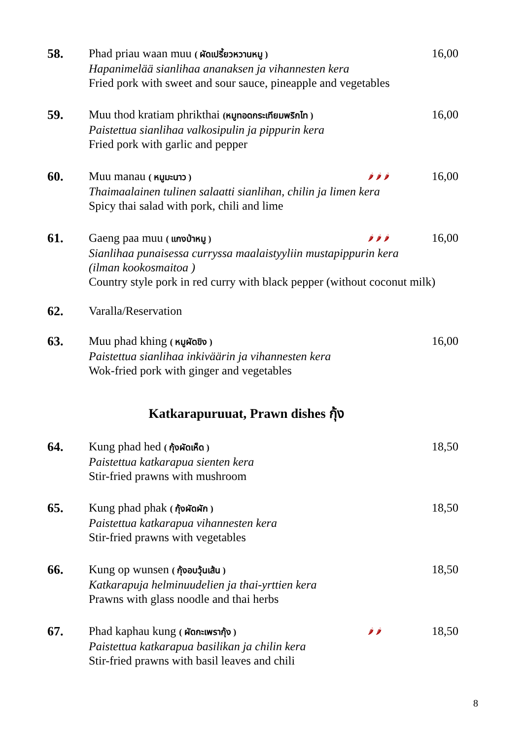58.
Phad priau waan muu ( ผัดเปรี้ยวหวานหมู ) 16,00
Hapanimelää sianlihaa ananaksen ja vihannesten kera
Fried pork with sweet and sour sauce, pineapple and vegetables
59.
Muu thod kratiam phrikthai (หมูทอดกระเทียมพริกไท ) 16,00
Paistettua sianlihaa valkosipulin ja pippurin kera
Fried pork with garlic and pepper
60.
Muu manau ( หมูมะนาว ) 🌶 🌶 🌶 16,00
Thaimaalainen tulinen salaatti sianlihan, chilin ja limen kera
Spicy thai salad with pork, chili and lime
61.
Gaeng paa muu ( แกงป่าหมู ) 🌶 🌶 🌶 16,00
Sianlihaa punaisessa curryssa maalaistyyliin mustapippurin kera
(ilman kookosmaitoa )
Country style pork in red curry with black pepper (without coconut milk)
62.
Varalla/Reservation
63.
Muu phad khing ( หมูผัดขิง ) 16,00
Paistettua sianlihaa inkiväärin ja vihannesten kera
Wok-fried pork with ginger and vegetables
Katkarapuruuat, Prawn dishes กุ้ง
64.
Kung phad hed ( กุ้งผัดเห็ด ) 18,50
Paistettua katkarapua sienten kera
Stir-fried prawns with mushroom
65.
Kung phad phak ( กุ้งผัดผัก ) 18,50
Paistettua katkarapua vihannesten kera
Stir-fried prawns with vegetables
66.
Kung op wunsen ( กุ้งอบวุ้นเส้น ) 18,50
Katkarapuja helminuudelien ja thai-yrttien kera
Prawns with glass noodle and thai herbs
67.
Phad kaphau kung ( ผัดกะเพรากุ้ง ) 🌶 🌶 18,50
Paistettua katkarapua basilikan ja chilin kera
Stir-fried prawns with basil leaves and chili
8